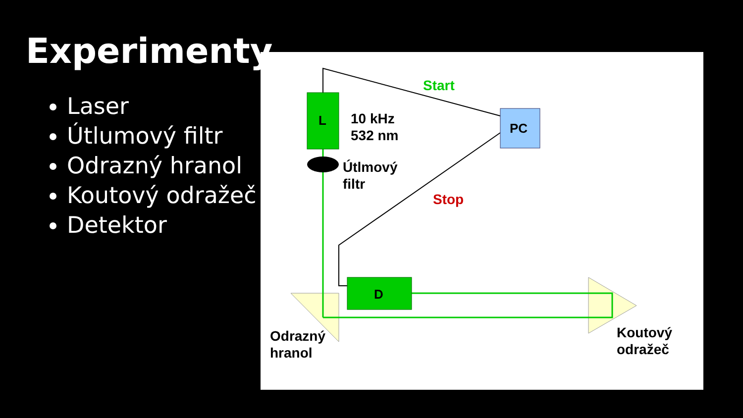Experimenty
Laser
Útlumový filtr
Odrazný hranol
Koutový odražeč
Detektor
L
PC
D
Start
Stop
10 kHz
532 nm
Útlmový
filtr
Odrazný
hranol
Koutový
odražeč